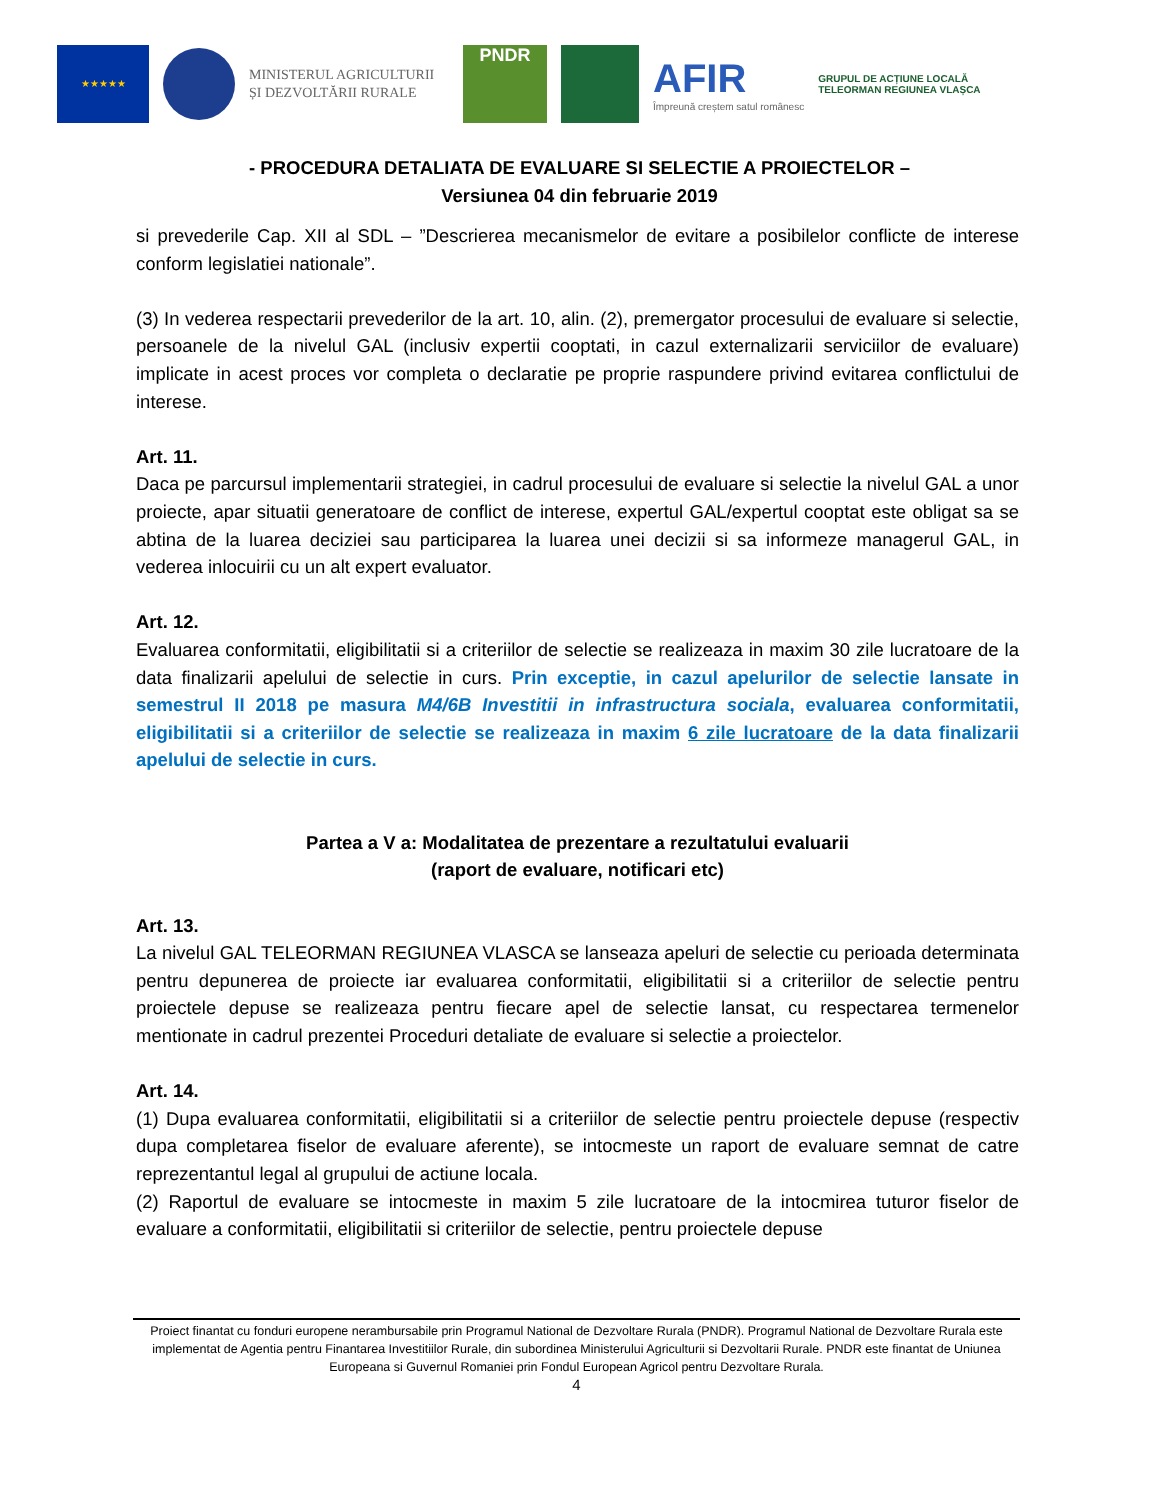★★★★★
MINISTERUL AGRICULTURII
ȘI DEZVOLTĂRII RURALE
PNDR
AFIR
Împreună creștem satul românesc
GRUPUL DE ACȚIUNE LOCALĂ TELEORMAN REGIUNEA VLAȘCA
- PROCEDURA DETALIATA DE EVALUARE SI SELECTIE A PROIECTELOR –
Versiunea 04 din februarie 2019
si prevederile Cap. XII al SDL – ”Descrierea mecanismelor de evitare a posibilelor conflicte de interese conform legislatiei nationale”.
(3) In vederea respectarii prevederilor de la art. 10, alin. (2), premergator procesului de evaluare si selectie, persoanele de la nivelul GAL (inclusiv expertii cooptati, in cazul externalizarii serviciilor de evaluare) implicate in acest proces vor completa o declaratie pe proprie raspundere privind evitarea conflictului de interese.
Art. 11.
Daca pe parcursul implementarii strategiei, in cadrul procesului de evaluare si selectie la nivelul GAL a unor proiecte, apar situatii generatoare de conflict de interese, expertul GAL/expertul cooptat este obligat sa se abtina de la luarea deciziei sau participarea la luarea unei decizii si sa informeze managerul GAL, in vederea inlocuirii cu un alt expert evaluator.
Art. 12.
Evaluarea conformitatii, eligibilitatii si a criteriilor de selectie se realizeaza in maxim 30 zile lucratoare de la data finalizarii apelului de selectie in curs. Prin exceptie, in cazul apelurilor de selectie lansate in semestrul II 2018 pe masura M4/6B Investitii in infrastructura sociala, evaluarea conformitatii, eligibilitatii si a criteriilor de selectie se realizeaza in maxim 6 zile lucratoare de la data finalizarii apelului de selectie in curs.
Partea a V a: Modalitatea de prezentare a rezultatului evaluarii
(raport de evaluare, notificari etc)
Art. 13.
La nivelul GAL TELEORMAN REGIUNEA VLASCA se lanseaza apeluri de selectie cu perioada determinata pentru depunerea de proiecte iar evaluarea conformitatii, eligibilitatii si a criteriilor de selectie pentru proiectele depuse se realizeaza pentru fiecare apel de selectie lansat, cu respectarea termenelor mentionate in cadrul prezentei Proceduri detaliate de evaluare si selectie a proiectelor.
Art. 14.
(1) Dupa evaluarea conformitatii, eligibilitatii si a criteriilor de selectie pentru proiectele depuse (respectiv dupa completarea fiselor de evaluare aferente), se intocmeste un raport de evaluare semnat de catre reprezentantul legal al grupului de actiune locala.
(2) Raportul de evaluare se intocmeste in maxim 5 zile lucratoare de la intocmirea tuturor fiselor de evaluare a conformitatii, eligibilitatii si criteriilor de selectie, pentru proiectele depuse
Proiect finantat cu fonduri europene nerambursabile prin Programul National de Dezvoltare Rurala (PNDR). Programul National de Dezvoltare Rurala este implementat de Agentia pentru Finantarea Investitiilor Rurale, din subordinea Ministerului Agriculturii si Dezvoltarii Rurale. PNDR este finantat de Uniunea Europeana si Guvernul Romaniei prin Fondul European Agricol pentru Dezvoltare Rurala.
4